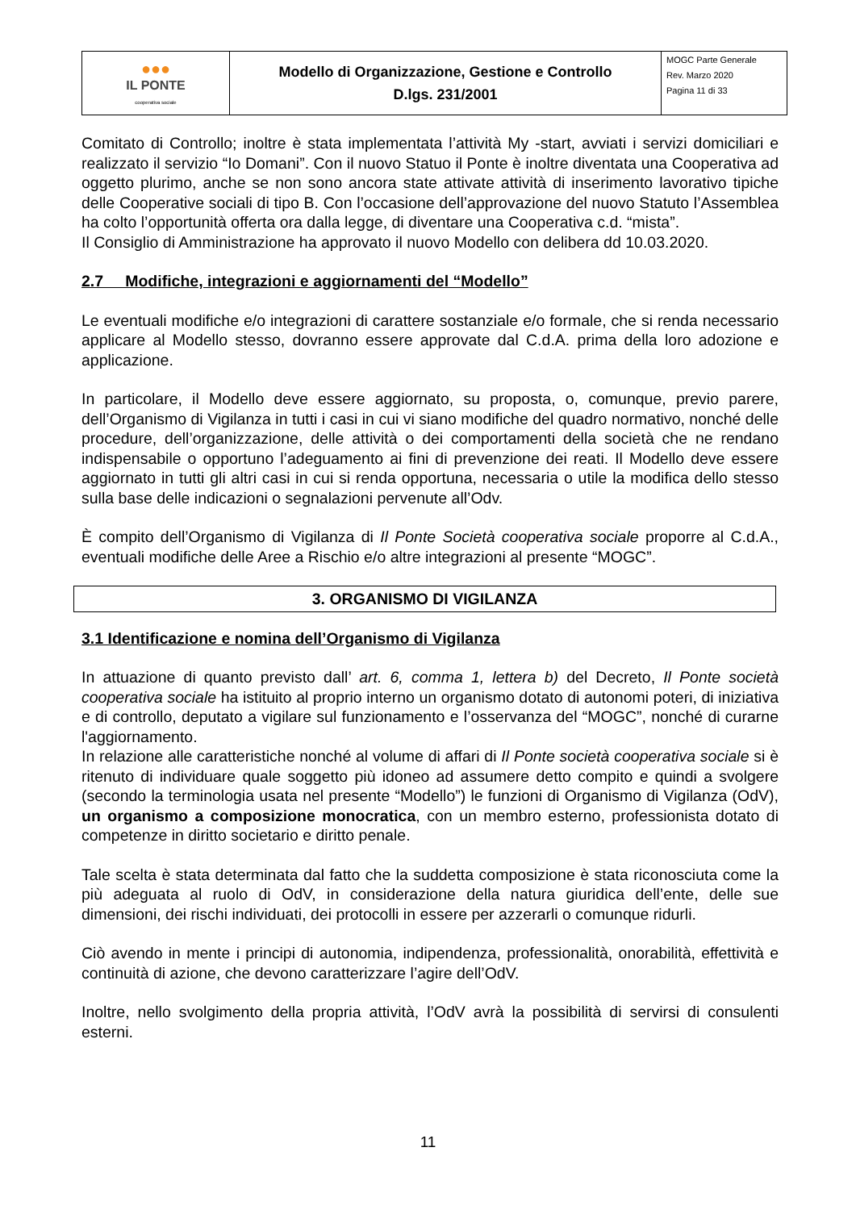| ●●● IL PONTE cooperativa sociale | Modello di Organizzazione, Gestione e Controllo D.lgs. 231/2001 | MOGC Parte Generale Rev. Marzo 2020 Pagina 11 di 33 |
Comitato di Controllo; inoltre è stata implementata l’attività My -start, avviati i servizi domiciliari e realizzato il servizio “Io Domani”. Con il nuovo Statuo il Ponte è inoltre diventata una Cooperativa ad oggetto plurimo, anche se non sono ancora state attivate attività di inserimento lavorativo tipiche delle Cooperative sociali di tipo B. Con l’occasione dell’approvazione del nuovo Statuto l’Assemblea ha colto l’opportunità offerta ora dalla legge, di diventare una Cooperativa c.d. “mista”.
Il Consiglio di Amministrazione ha approvato il nuovo Modello con delibera dd 10.03.2020.
2.7 Modifiche, integrazioni e aggiornamenti del “Modello”
Le eventuali modifiche e/o integrazioni di carattere sostanziale e/o formale, che si renda necessario applicare al Modello stesso, dovranno essere approvate dal C.d.A. prima della loro adozione e applicazione.
In particolare, il Modello deve essere aggiornato, su proposta, o, comunque, previo parere, dell’Organismo di Vigilanza in tutti i casi in cui vi siano modifiche del quadro normativo, nonché delle procedure, dell’organizzazione, delle attività o dei comportamenti della società che ne rendano indispensabile o opportuno l’adeguamento ai fini di prevenzione dei reati. Il Modello deve essere aggiornato in tutti gli altri casi in cui si renda opportuna, necessaria o utile la modifica dello stesso sulla base delle indicazioni o segnalazioni pervenute all’Odv.
È compito dell’Organismo di Vigilanza di Il Ponte Società cooperativa sociale proporre al C.d.A., eventuali modifiche delle Aree a Rischio e/o altre integrazioni al presente “MOGC”.
3. ORGANISMO DI VIGILANZA
3.1 Identificazione e nomina dell’Organismo di Vigilanza
In attuazione di quanto previsto dall’ art. 6, comma 1, lettera b) del Decreto, Il Ponte società cooperativa sociale ha istituito al proprio interno un organismo dotato di autonomi poteri, di iniziativa e di controllo, deputato a vigilare sul funzionamento e l’osservanza del “MOGC”, nonché di curarne l'aggiornamento.
In relazione alle caratteristiche nonché al volume di affari di Il Ponte società cooperativa sociale si è ritenuto di individuare quale soggetto più idoneo ad assumere detto compito e quindi a svolgere (secondo la terminologia usata nel presente “Modello”) le funzioni di Organismo di Vigilanza (OdV), un organismo a composizione monocratica, con un membro esterno, professionista dotato di competenze in diritto societario e diritto penale.
Tale scelta è stata determinata dal fatto che la suddetta composizione è stata riconosciuta come la più adeguata al ruolo di OdV, in considerazione della natura giuridica dell’ente, delle sue dimensioni, dei rischi individuati, dei protocolli in essere per azzerarli o comunque ridurli.
Ciò avendo in mente i principi di autonomia, indipendenza, professionalità, onorabilità, effettività e continuità di azione, che devono caratterizzare l’agire dell’OdV.
Inoltre, nello svolgimento della propria attività, l’OdV avrà la possibilità di servirsi di consulenti esterni.
11